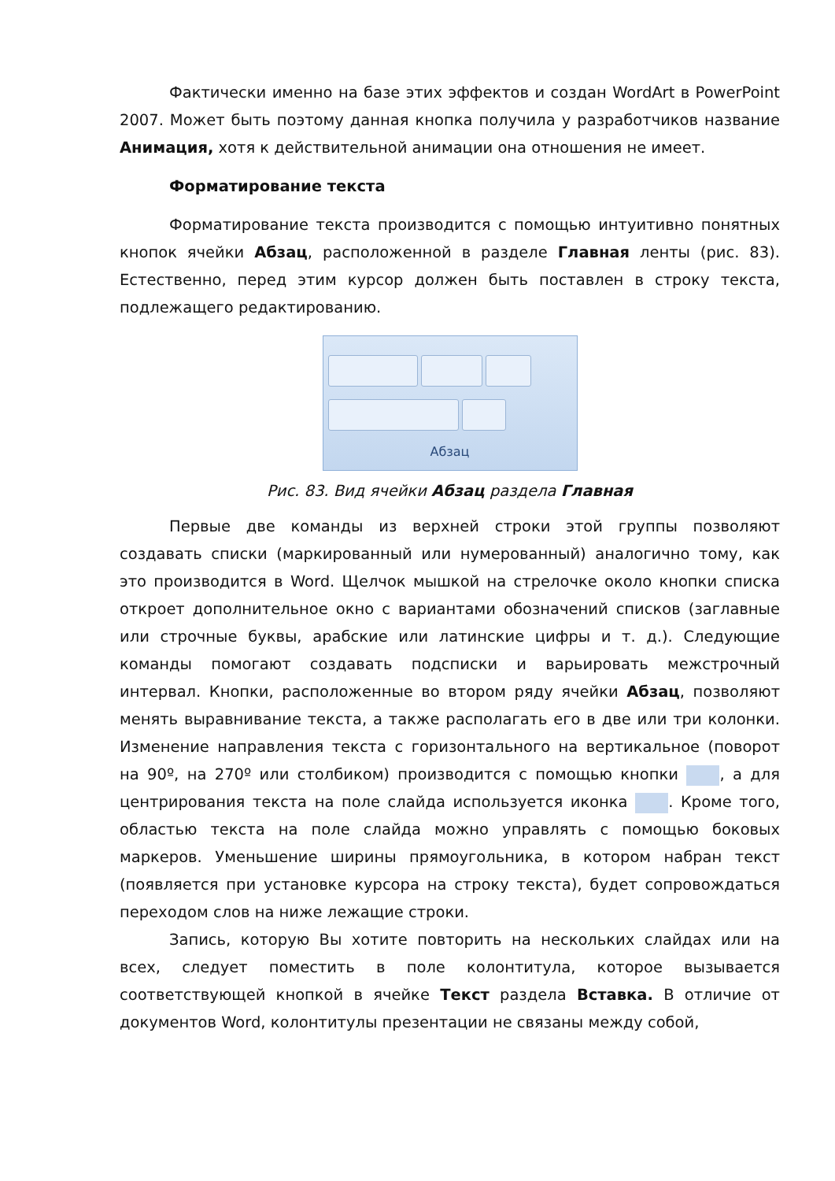Фактически именно на базе этих эффектов и создан WordArt в PowerPoint 2007. Может быть поэтому данная кнопка получила у разработчиков название Анимация, хотя к действительной анимации она отношения не имеет.
Форматирование текста
Форматирование текста производится с помощью интуитивно понятных кнопок ячейки Абзац, расположенной в разделе Главная ленты (рис. 83). Естественно, перед этим курсор должен быть поставлен в строку текста, подлежащего редактированию.
Абзац
Рис. 83. Вид ячейки Абзац раздела Главная
Первые две команды из верхней строки этой группы позволяют создавать списки (маркированный или нумерованный) аналогично тому, как это производится в Word. Щелчок мышкой на стрелочке около кнопки списка откроет дополнительное окно с вариантами обозначений списков (заглавные или строчные буквы, арабские или латинские цифры и т. д.). Следующие команды помогают создавать подсписки и варьировать межстрочный интервал. Кнопки, расположенные во втором ряду ячейки Абзац, позволяют менять выравнивание текста, а также располагать его в две или три колонки. Изменение направления текста с горизонтального на вертикальное (поворот на 90º, на 270º или столбиком) производится с помощью кнопки , а для центрирования текста на поле слайда используется иконка . Кроме того, областью текста на поле слайда можно управлять с помощью боковых маркеров. Уменьшение ширины прямоугольника, в котором набран текст (появляется при установке курсора на строку текста), будет сопровождаться переходом слов на ниже лежащие строки.
Запись, которую Вы хотите повторить на нескольких слайдах или на всех, следует поместить в поле колонтитула, которое вызывается соответствующей кнопкой в ячейке Текст раздела Вставка. В отличие от документов Word, колонтитулы презентации не связаны между собой,